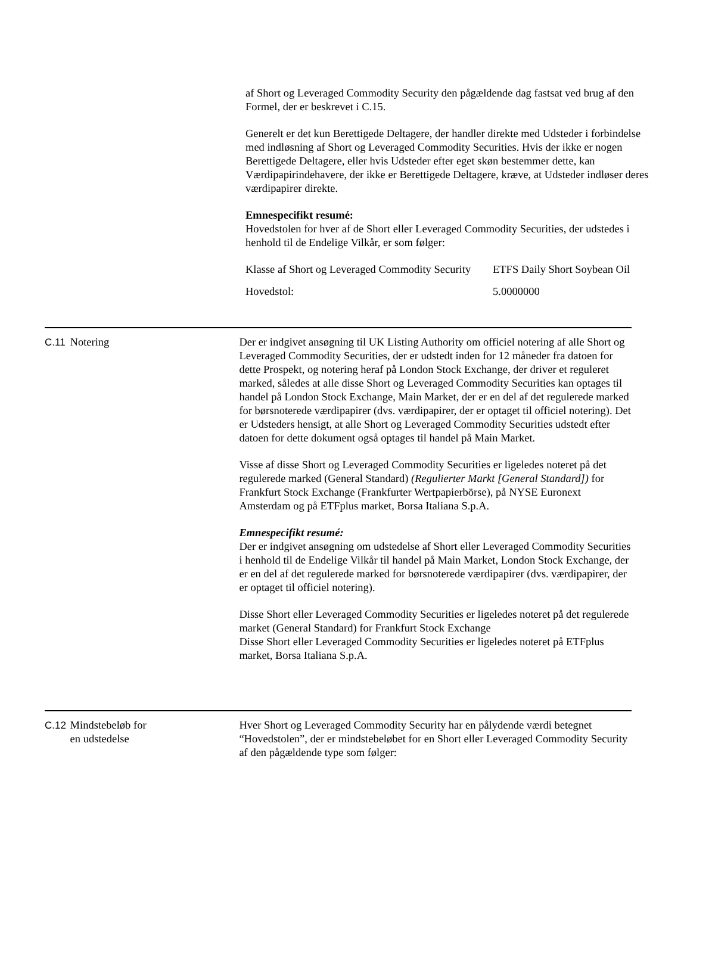af Short og Leveraged Commodity Security den pågældende dag fastsat ved brug af den Formel, der er beskrevet i C.15.
Generelt er det kun Berettigede Deltagere, der handler direkte med Udsteder i forbindelse med indløsning af Short og Leveraged Commodity Securities. Hvis der ikke er nogen Berettigede Deltagere, eller hvis Udsteder efter eget skøn bestemmer dette, kan Værdipapirindehavere, der ikke er Berettigede Deltagere, kræve, at Udsteder indløser deres værdipapirer direkte.
Emnespecifikt resumé:
Hovedstolen for hver af de Short eller Leveraged Commodity Securities, der udstedes i henhold til de Endelige Vilkår, er som følger:
| Klasse af Short og Leveraged Commodity Security | ETFS Daily Short Soybean Oil |
| Hovedstol: | 5.0000000 |
C.11 Notering Der er indgivet ansøgning til UK Listing Authority om officiel notering af alle Short og Leveraged Commodity Securities, der er udstedt inden for 12 måneder fra datoen for dette Prospekt, og notering heraf på London Stock Exchange, der driver et reguleret marked, således at alle disse Short og Leveraged Commodity Securities kan optages til handel på London Stock Exchange, Main Market, der er en del af det regulerede marked for børsnoterede værdipapirer (dvs. værdipapirer, der er optaget til officiel notering). Det er Udsteders hensigt, at alle Short og Leveraged Commodity Securities udstedt efter datoen for dette dokument også optages til handel på Main Market.
Visse af disse Short og Leveraged Commodity Securities er ligeledes noteret på det regulerede marked (General Standard) (Regulierter Markt [General Standard]) for Frankfurt Stock Exchange (Frankfurter Wertpapierbörse), på NYSE Euronext Amsterdam og på ETFplus market, Borsa Italiana S.p.A.
Emnespecifikt resumé:
Der er indgivet ansøgning om udstedelse af Short eller Leveraged Commodity Securities i henhold til de Endelige Vilkår til handel på Main Market, London Stock Exchange, der er en del af det regulerede marked for børsnoterede værdipapirer (dvs. værdipapirer, der er optaget til officiel notering).
Disse Short eller Leveraged Commodity Securities er ligeledes noteret på det regulerede market (General Standard) for Frankfurt Stock Exchange
Disse Short eller Leveraged Commodity Securities er ligeledes noteret på ETFplus market, Borsa Italiana S.p.A.
C.12 Mindstebeløb for
en udstedelse
Hver Short og Leveraged Commodity Security har en pålydende værdi betegnet “Hovedstolen”, der er mindstebeløbet for en Short eller Leveraged Commodity Security af den pågældende type som følger: